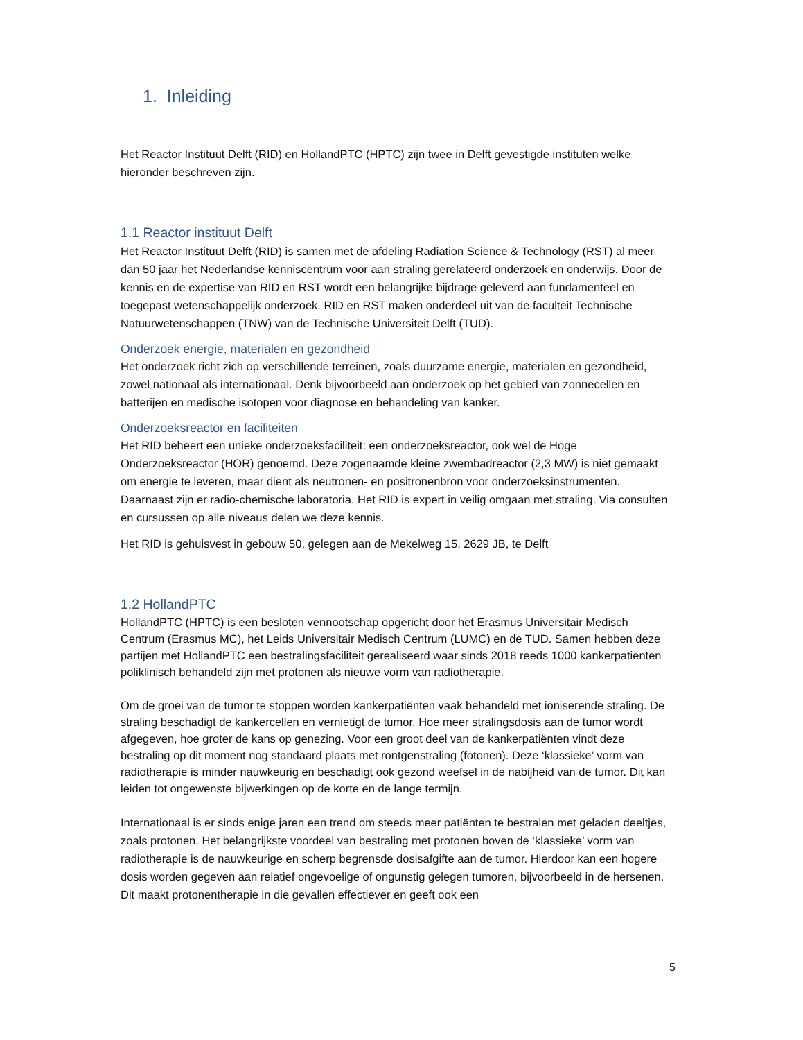1. Inleiding
Het Reactor Instituut Delft (RID) en HollandPTC (HPTC) zijn twee in Delft gevestigde instituten welke hieronder beschreven zijn.
1.1 Reactor instituut Delft
Het Reactor Instituut Delft (RID) is samen met de afdeling Radiation Science & Technology (RST) al meer dan 50 jaar het Nederlandse kenniscentrum voor aan straling gerelateerd onderzoek en onderwijs. Door de kennis en de expertise van RID en RST wordt een belangrijke bijdrage geleverd aan fundamenteel en toegepast wetenschappelijk onderzoek. RID en RST maken onderdeel uit van de faculteit Technische Natuurwetenschappen (TNW) van de Technische Universiteit Delft (TUD).
Onderzoek energie, materialen en gezondheid
Het onderzoek richt zich op verschillende terreinen, zoals duurzame energie, materialen en gezondheid, zowel nationaal als internationaal. Denk bijvoorbeeld aan onderzoek op het gebied van zonnecellen en batterijen en medische isotopen voor diagnose en behandeling van kanker.
Onderzoeksreactor en faciliteiten
Het RID beheert een unieke onderzoeksfaciliteit: een onderzoeksreactor, ook wel de Hoge Onderzoeksreactor (HOR) genoemd. Deze zogenaamde kleine zwembadreactor (2,3 MW) is niet gemaakt om energie te leveren, maar dient als neutronen- en positronenbron voor onderzoeksinstrumenten. Daarnaast zijn er radio-chemische laboratoria. Het RID is expert in veilig omgaan met straling. Via consulten en cursussen op alle niveaus delen we deze kennis.
Het RID is gehuisvest in gebouw 50, gelegen aan de Mekelweg 15, 2629 JB, te Delft
1.2 HollandPTC
HollandPTC (HPTC) is een besloten vennootschap opgericht door het Erasmus Universitair Medisch Centrum (Erasmus MC), het Leids Universitair Medisch Centrum (LUMC) en de TUD. Samen hebben deze partijen met HollandPTC een bestralingsfaciliteit gerealiseerd waar sinds 2018 reeds 1000 kankerpatiënten poliklinisch behandeld zijn met protonen als nieuwe vorm van radiotherapie.
Om de groei van de tumor te stoppen worden kankerpatiënten vaak behandeld met ioniserende straling. De straling beschadigt de kankercellen en vernietigt de tumor. Hoe meer stralingsdosis aan de tumor wordt afgegeven, hoe groter de kans op genezing. Voor een groot deel van de kankerpatiënten vindt deze bestraling op dit moment nog standaard plaats met röntgenstraling (fotonen). Deze ‘klassieke’ vorm van radiotherapie is minder nauwkeurig en beschadigt ook gezond weefsel in de nabijheid van de tumor. Dit kan leiden tot ongewenste bijwerkingen op de korte en de lange termijn.
Internationaal is er sinds enige jaren een trend om steeds meer patiënten te bestralen met geladen deeltjes, zoals protonen. Het belangrijkste voordeel van bestraling met protonen boven de ‘klassieke’ vorm van radiotherapie is de nauwkeurige en scherp begrensde dosisafgifte aan de tumor. Hierdoor kan een hogere dosis worden gegeven aan relatief ongevoelige of ongunstig gelegen tumoren, bijvoorbeeld in de hersenen. Dit maakt protonentherapie in die gevallen effectiever en geeft ook een
5